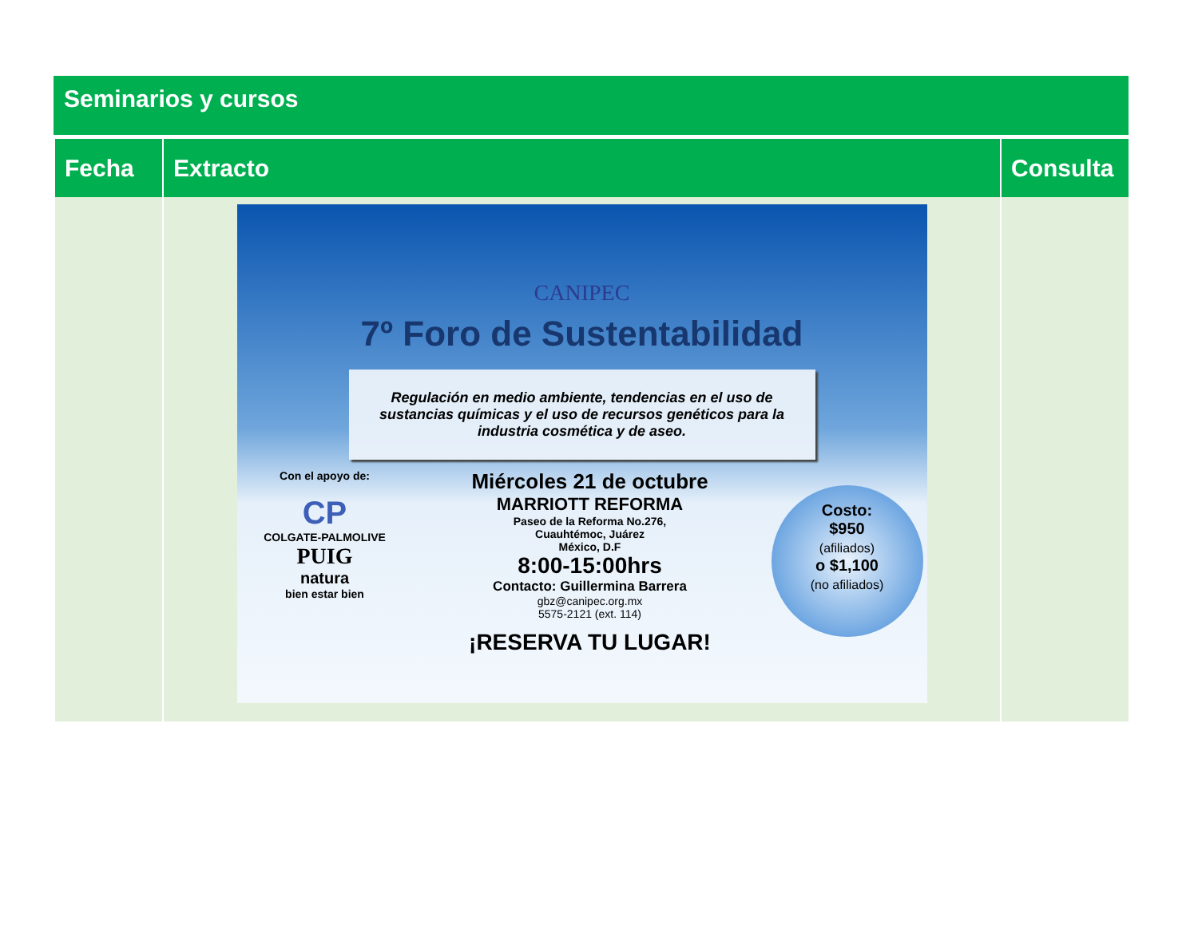Seminarios y cursos
| Fecha | Extracto | Consulta |
| --- | --- | --- |
| | CANIPEC 7º Foro de Sustentabilidad Regulación en medio ambiente, tendencias en el uso de sustancias químicas y el uso de recursos genéticos para la industria cosmética y de aseo. Con el apoyo de: CP COLGATE-PALMOLIVE PUIG natura bien estar bien Miércoles 21 de octubre MARRIOTT REFORMA Paseo de la Reforma No.276, Cuauhtémoc, Juárez México, D.F 8:00-15:00hrs Contacto: Guillermina Barrera gbz@canipec.org.mx 5575-2121 (ext. 114) ¡RESERVA TU LUGAR! Costo: $950 (afiliados) o $1,100 (no afiliados) | |